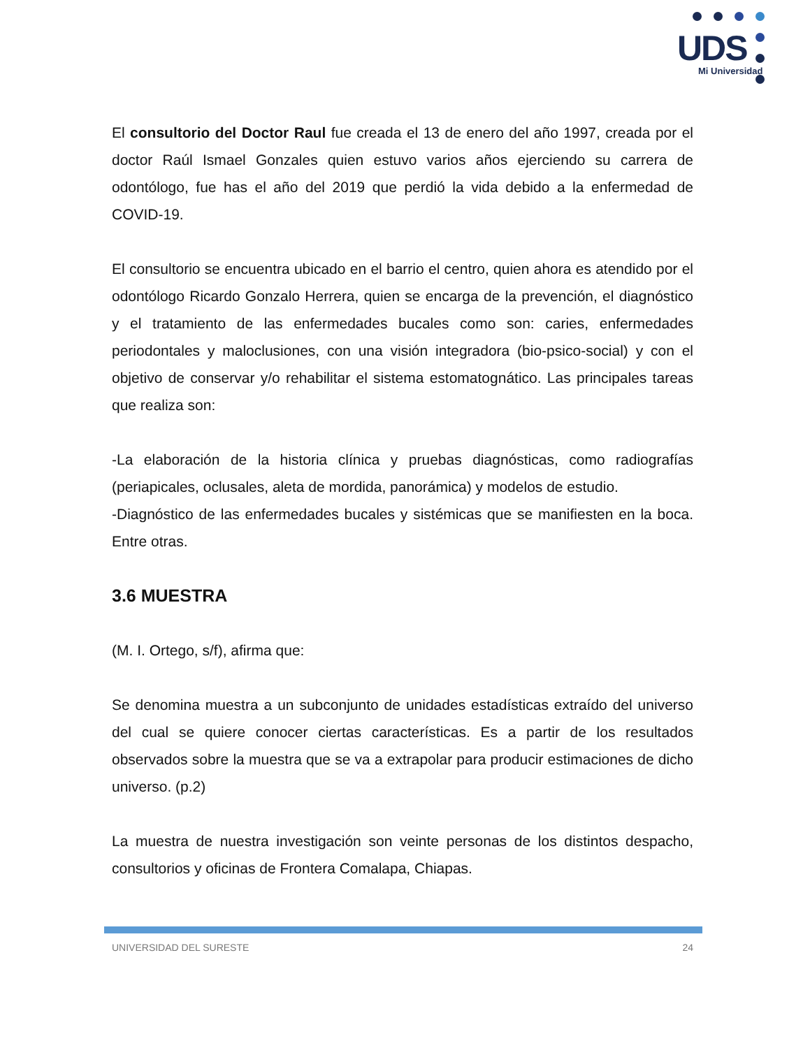UDS
Mi Universidad
El consultorio del Doctor Raul fue creada el 13 de enero del año 1997, creada por el doctor Raúl Ismael Gonzales quien estuvo varios años ejerciendo su carrera de odontólogo, fue has el año del 2019 que perdió la vida debido a la enfermedad de COVID-19.
El consultorio se encuentra ubicado en el barrio el centro, quien ahora es atendido por el odontólogo Ricardo Gonzalo Herrera, quien se encarga de la prevención, el diagnóstico y el tratamiento de las enfermedades bucales como son: caries, enfermedades periodontales y maloclusiones, con una visión integradora (bio-psico-social) y con el objetivo de conservar y/o rehabilitar el sistema estomatognático. Las principales tareas que realiza son:
-La elaboración de la historia clínica y pruebas diagnósticas, como radiografías (periapicales, oclusales, aleta de mordida, panorámica) y modelos de estudio.
-Diagnóstico de las enfermedades bucales y sistémicas que se manifiesten en la boca. Entre otras.
3.6 MUESTRA
(M. I. Ortego, s/f), afirma que:
Se denomina muestra a un subconjunto de unidades estadísticas extraído del universo del cual se quiere conocer ciertas características. Es a partir de los resultados observados sobre la muestra que se va a extrapolar para producir estimaciones de dicho universo. (p.2)
La muestra de nuestra investigación son veinte personas de los distintos despacho, consultorios y oficinas de Frontera Comalapa, Chiapas.
UNIVERSIDAD DEL SURESTE 24